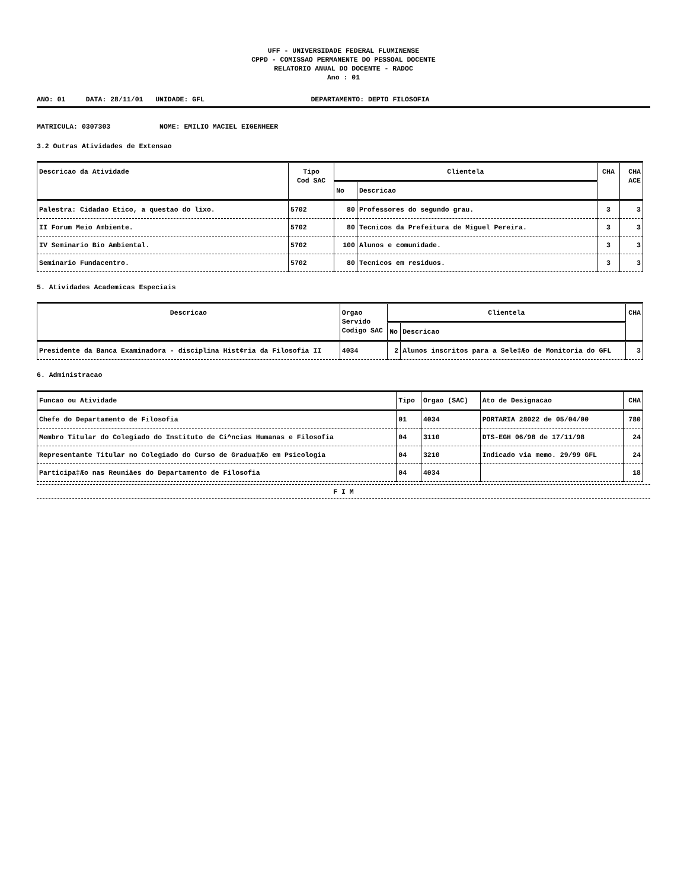UFF - UNIVERSIDADE FEDERAL FLUMINENSE
CPPD - COMISSAO PERMANENTE DO PESSOAL DOCENTE
RELATORIO ANUAL DO DOCENTE - RADOC
Ano : 01
ANO: 01 DATA: 28/11/01 UNIDADE: GFL DEPARTAMENTO: DEPTO FILOSOFIA
MATRICULA: 0307303 NOME: EMILIO MACIEL EIGENHEER
3.2 Outras Atividades de Extensao
| Descricao da Atividade | Tipo Cod SAC | Clientela | | CHA | CHA ACE |
| --- | --- | --- | --- | --- | --- |
| | | No | Descricao | | |
| Palestra: Cidadao Etico, a questao do lixo. | 5702 | 80 | Professores do segundo grau. | 3 | 3 |
| II Forum Meio Ambiente. | 5702 | 80 | Tecnicos da Prefeitura de Miguel Pereira. | 3 | 3 |
| IV Seminario Bio Ambiental. | 5702 | 100 | Alunos e comunidade. | 3 | 3 |
| Seminario Fundacentro. | 5702 | 80 | Tecnicos em residuos. | 3 | 3 |
5. Atividades Academicas Especiais
| Descricao | Orgao Servido Codigo SAC | Clientela | | CHA |
| --- | --- | --- | --- | --- |
| | | No | Descricao | |
| Presidente da Banca Examinadora - disciplina Hist¢ria da Filosofia II | 4034 | 2 | Alunos inscritos para a Sele‡Æo de Monitoria do GFL | 3 |
6. Administracao
| Funcao ou Atividade | Tipo | Orgao (SAC) | Ato de Designacao | CHA |
| --- | --- | --- | --- | --- |
| Chefe do Departamento de Filosofia | 01 | 4034 | PORTARIA 28022 de 05/04/00 | 780 |
| Membro Titular do Colegiado do Instituto de Ci^ncias Humanas e Filosofia | 04 | 3110 | DTS-EGH 06/98 de 17/11/98 | 24 |
| Representante Titular no Colegiado do Curso de Gradua‡Æo em Psicologia | 04 | 3210 | Indicado via memo. 29/99 GFL | 24 |
| Participa‡Æo nas Reuniäes do Departamento de Filosofia | 04 | 4034 | | 18 |
F I M